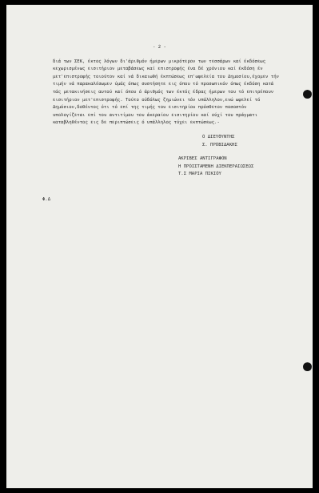- 2 -
διά των ΣΕΚ, έκτος λόγων δι'άριθμόν ήμερων μικρότερον των τεσσάρων καί έκδόσεως κεχωρισμένως εισιτήριον μεταβάσεως καί επιστροφής ένα δέ χρόνιου καί έκδόση έν μετ'επιστροφής τοιούτον καί νά δικαιωθή έκπτώσεως επ'ωφελεία του Δημοσίου,έχομεν τήν τιμήν νά παρακαλέσωμεν ύμάς όπως συστήσητε εις όπου τό προσωπικόν όπως έκδόση κατά τάς μετακινήσεις αυτού καί όπου ό άριθμός των έκτός έδρας ήμερων του τό επιτρέπουν εισιτήριον μετ'επιστροφής. Τούτο ούδόλως ζημιώνει τόν υπάλληλον,ενώ ωφελεί τό Δημόσιον,δοθέντος ότι τό επί της τιμής του εισιτηρίου πρόσθετον ποσοστόν υπολογίζεται επί του αντιτίμου του άκεραίου εισιτηρίου καί ούχί του πράγματι καταβληθέντος εις δε περιπτώσεις ό υπάλληλος τύχει εκπτώσεως.-
Ο ΔΙΕΥΘΥΝΤΗΣ
Σ. ΠΡΟΒΙΔΑΚΗΣ
ΑΚΡΙΒΕΣ ΑΝΤΙΓΡΑΦΟΝ
Η ΠΡΟΙΣΤΑΜΕΝΗ ΔΙΕΚΠΕΡΑΙΩΣΕΩΣ
Τ.Σ ΜΑΡΙΑ ΠΙΚΙΟΥ
Φ.Δ